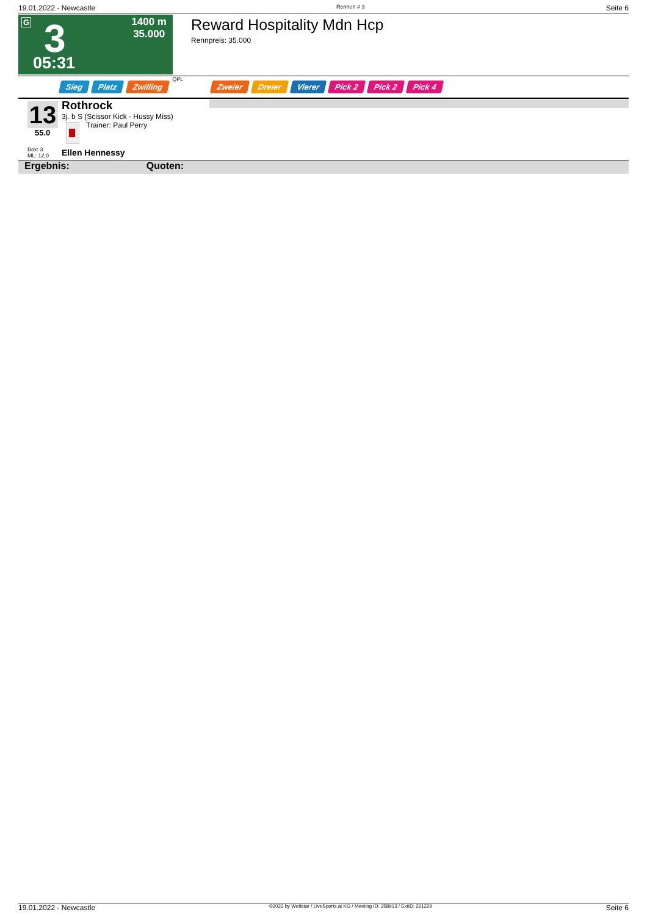19.01.2022 - Newcastle Rennen # 3 Seite 6
G 3
1400 m
35.000
05:31
Reward Hospitality Mdn Hcp
Rennpreis: 35.000
Sieg Platz Zwilling QPL Zweier Dreier Vierer Pick 2 Pick 2 Pick 4
13
55.0
Box: 3
ML: 12,0
Rothrock
3j. b S (Scissor Kick - Hussy Miss)
Trainer: Paul Perry
Ellen Hennessy
Ergebnis: Quoten:
19.01.2022 - Newcastle ©2022 by Wettstar / LiveSports.at KG / Meeting ID: 258913 / ExtID: 221229 Seite 6